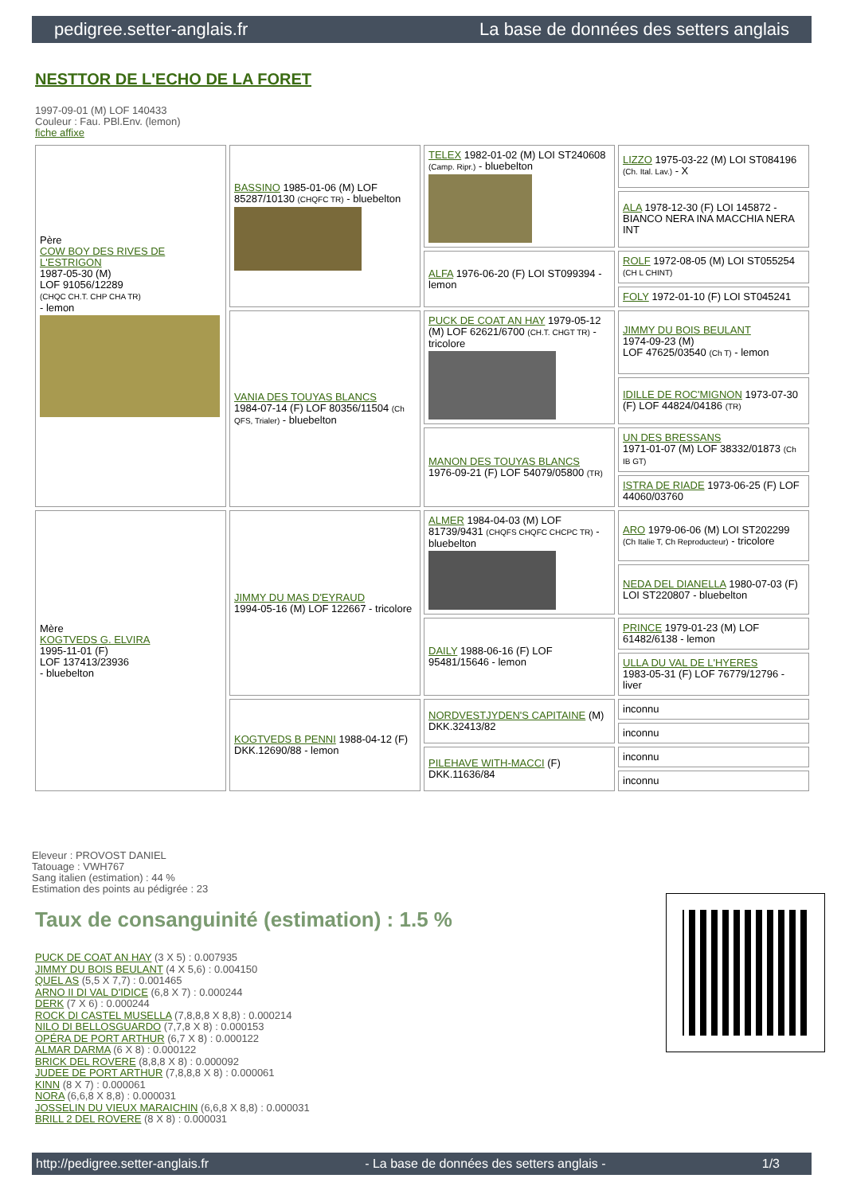pedigree.setter-anglais.fr La base de données des setters anglais
NESTTOR DE L'ECHO DE LA FORET
1997-09-01 (M) LOF 140433
Couleur : Fau. PBl.Env. (lemon)
fiche affixe
| Père COW BOY DES RIVES DE L'ESTRIGON 1987-05-30 (M) LOF 91056/12289 (CHQC CH.T. CHP CHA TR) - lemon | BASSINO 1985-01-06 (M) LOF 85287/10130 (CHQFC TR) - bluebelton | TELEX 1982-01-02 (M) LOI ST240608 (Camp. Ripr.) - bluebelton | LIZZO 1975-03-22 (M) LOI ST084196 (Ch. Ital. Lav.) - X |
| | | | ALA 1978-12-30 (F) LOI 145872 - BIANCO NERA INA MACCHIA NERA INT |
| | | ALFA 1976-06-20 (F) LOI ST099394 - lemon | ROLF 1972-08-05 (M) LOI ST055254 (CH L CHINT) |
| | | | FOLY 1972-01-10 (F) LOI ST045241 |
| | VANIA DES TOUYAS BLANCS 1984-07-14 (F) LOF 80356/11504 (Ch QFS, Trialer) - bluebelton | PUCK DE COAT AN HAY 1979-05-12 (M) LOF 62621/6700 (CH.T. CHGT TR) - tricolore | JIMMY DU BOIS BEULANT 1974-09-23 (M) LOF 47625/03540 (Ch T) - lemon |
| | | | IDILLE DE ROC'MIGNON 1973-07-30 (F) LOF 44824/04186 (TR) |
| | | MANON DES TOUYAS BLANCS 1976-09-21 (F) LOF 54079/05800 (TR) | UN DES BRESSANS 1971-01-07 (M) LOF 38332/01873 (Ch IB GT) |
| | | | ISTRA DE RIADE 1973-06-25 (F) LOF 44060/03760 |
| Mère KOGTVEDS G. ELVIRA 1995-11-01 (F) LOF 137413/23936 - bluebelton | JIMMY DU MAS D'EYRAUD 1994-05-16 (M) LOF 122667 - tricolore | ALMER 1984-04-03 (M) LOF 81739/9431 (CHQFS CHQFC CHCPC TR) - bluebelton | ARO 1979-06-06 (M) LOI ST202299 (Ch Italie T, Ch Reproducteur) - tricolore |
| | | | NEDA DEL DIANELLA 1980-07-03 (F) LOI ST220807 - bluebelton |
| | | DAILY 1988-06-16 (F) LOF 95481/15646 - lemon | PRINCE 1979-01-23 (M) LOF 61482/6138 - lemon |
| | | | ULLA DU VAL DE L'HYERES 1983-05-31 (F) LOF 76779/12796 - liver |
| | KOGTVEDS B PENNI 1988-04-12 (F) DKK.12690/88 - lemon | NORDVESTJYDEN'S CAPITAINE (M) DKK.32413/82 | inconnu |
| | | | inconnu |
| | | PILEHAVE WITH-MACCI (F) DKK.11636/84 | inconnu |
| | | | inconnu |
Eleveur : PROVOST DANIEL
Tatouage : VWH767
Sang italien (estimation) : 44 %
Estimation des points au pédigrée : 23
Taux de consanguinité (estimation) : 1.5 %
PUCK DE COAT AN HAY (3 X 5) : 0.007935
JIMMY DU BOIS BEULANT (4 X 5,6) : 0.004150
QUEL AS (5,5 X 7,7) : 0.001465
ARNO II DI VAL D'IDICE (6,8 X 7) : 0.000244
DERK (7 X 6) : 0.000244
ROCK DI CASTEL MUSELLA (7,8,8,8 X 8,8) : 0.000214
NILO DI BELLOSGUARDO (7,7,8 X 8) : 0.000153
OPÉRA DE PORT ARTHUR (6,7 X 8) : 0.000122
ALMAR DARMA (6 X 8) : 0.000122
BRICK DEL ROVERE (8,8,8 X 8) : 0.000092
JUDEE DE PORT ARTHUR (7,8,8,8 X 8) : 0.000061
KINN (8 X 7) : 0.000061
NORA (6,6,8 X 8,8) : 0.000031
JOSSELIN DU VIEUX MARAICHIN (6,6,8 X 8,8) : 0.000031
BRILL 2 DEL ROVERE (8 X 8) : 0.000031
http://pedigree.setter-anglais.fr - La base de données des setters anglais - 1/3